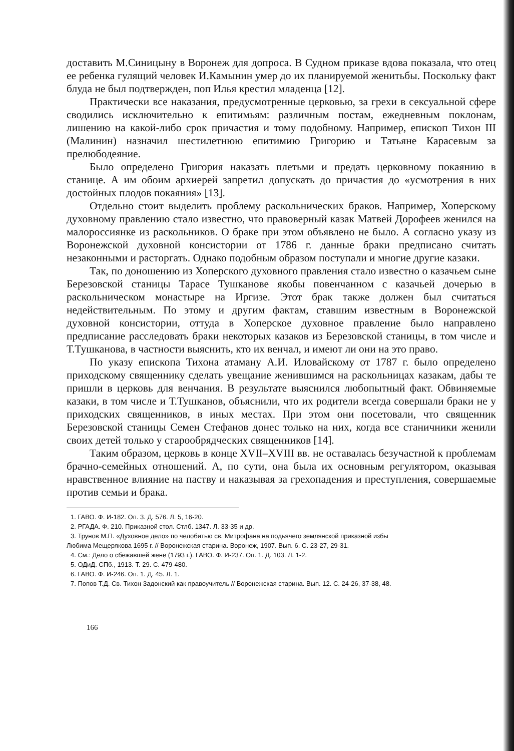доставить М.Синицыну в Воронеж для допроса. В Судном приказе вдова показала, что отец ее ребенка гулящий человек И.Камынин умер до их планируемой женитьбы. Поскольку факт блуда не был подтвержден, поп Илья крестил младенца [12].
Практически все наказания, предусмотренные церковью, за грехи в сексуальной сфере сводились исключительно к епитимьям: различным постам, ежедневным поклонам, лишению на какой-либо срок причастия и тому подобному. Например, епископ Тихон III (Малинин) назначил шестилетнюю епитимию Григорию и Татьяне Карасевым за прелюбодеяние.
Было определено Григория наказать плетьми и предать церковному покаянию в станице. А им обоим архиерей запретил допускать до причастия до «усмотрения в них достойных плодов покаяния» [13].
Отдельно стоит выделить проблему раскольнических браков. Например, Хоперскому духовному правлению стало известно, что правоверный казак Матвей Дорофеев женился на малороссиянке из раскольников. О браке при этом объявлено не было. А согласно указу из Воронежской духовной консистории от 1786 г. данные браки предписано считать незаконными и расторгать. Однако подобным образом поступали и многие другие казаки.
Так, по доношению из Хоперского духовного правления стало известно о казачьем сыне Березовской станицы Тарасе Тушканове якобы повенчанном с казачьей дочерью в раскольническом монастыре на Иргизе. Этот брак также должен был считаться недействительным. По этому и другим фактам, ставшим известным в Воронежской духовной консистории, оттуда в Хоперское духовное правление было направлено предписание расследовать браки некоторых казаков из Березовской станицы, в том числе и Т.Тушканова, в частности выяснить, кто их венчал, и имеют ли они на это право.
По указу епископа Тихона атаману А.И. Иловайскому от 1787 г. было определено приходскому священнику сделать увещание женившимся на раскольницах казакам, дабы те пришли в церковь для венчания. В результате выяснился любопытный факт. Обвиняемые казаки, в том числе и Т.Тушканов, объяснили, что их родители всегда совершали браки не у приходских священников, в иных местах. При этом они посетовали, что священник Березовской станицы Семен Стефанов донес только на них, когда все станичники женили своих детей только у старообрядческих священников [14].
Таким образом, церковь в конце XVII–XVIII вв. не оставалась безучастной к проблемам брачно-семейных отношений. А, по сути, она была их основным регулятором, оказывая нравственное влияние на паству и наказывая за грехопадения и преступления, совершаемые против семьи и брака.
1. ГАВО. Ф. И-182. Оп. 3. Д. 576. Л. 5, 16-20.
2. РГАДА. Ф. 210. Приказной стол. Стлб. 1347. Л. 33-35 и др.
3. Трунов М.П. «Духовное дело» по челобитью св. Митрофана на подьячего землянской приказной избы
Любима Мещерякова 1695 г. // Воронежская старина. Воронеж, 1907. Вып. 6. С. 23-27, 29-31.
4. См.: Дело о сбежавшей жене (1793 г.). ГАВО. Ф. И-237. Оп. 1. Д. 103. Л. 1-2.
5. ОДиД. СПб., 1913. Т. 29. С. 479-480.
6. ГАВО. Ф. И-246. Оп. 1. Д. 45. Л. 1.
7. Попов Т.Д. Св. Тихон Задонский как правоучитель // Воронежская старина. Вып. 12. С. 24-26, 37-38, 48.
166